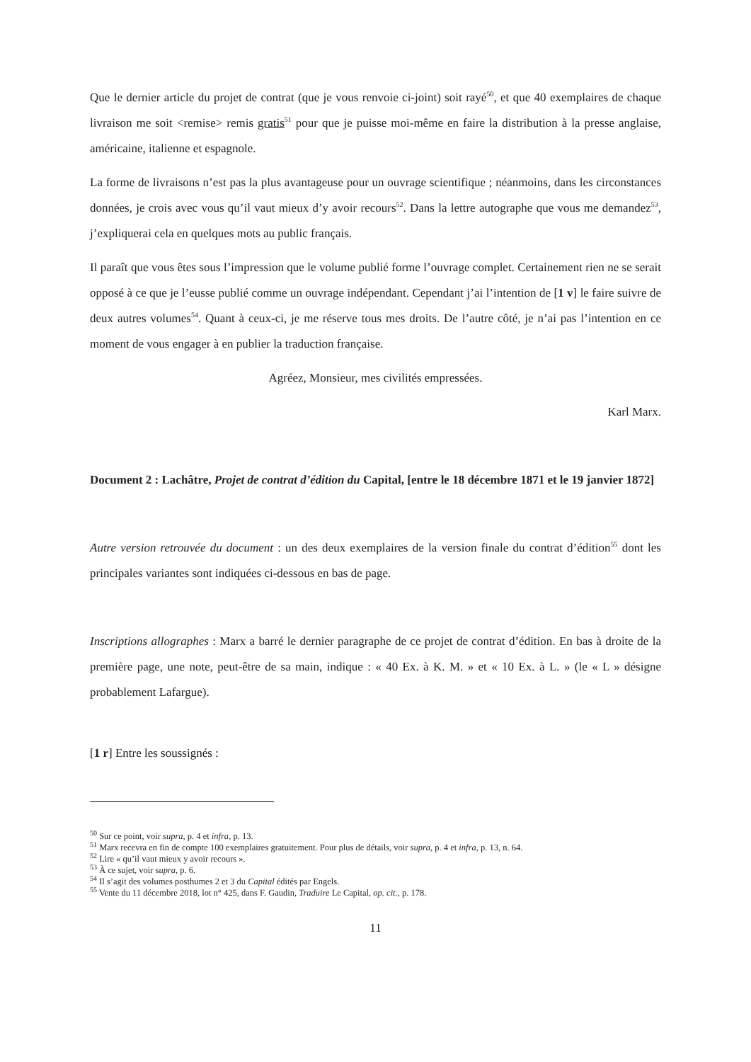Que le dernier article du projet de contrat (que je vous renvoie ci-joint) soit rayé<sup>50</sup>, et que 40 exemplaires de chaque livraison me soit <remise> remis gratis<sup>51</sup> pour que je puisse moi-même en faire la distribution à la presse anglaise, américaine, italienne et espagnole.
La forme de livraisons n’est pas la plus avantageuse pour un ouvrage scientifique ; néanmoins, dans les circonstances données, je crois avec vous qu’il vaut mieux d’y avoir recours<sup>52</sup>. Dans la lettre autographe que vous me demandez<sup>53</sup>, j’expliquerai cela en quelques mots au public français.
Il paraît que vous êtes sous l’impression que le volume publié forme l’ouvrage complet. Certainement rien ne se serait opposé à ce que je l’eusse publié comme un ouvrage indépendant. Cependant j’ai l’intention de [1 v] le faire suivre de deux autres volumes<sup>54</sup>. Quant à ceux-ci, je me réserve tous mes droits. De l’autre côté, je n’ai pas l’intention en ce moment de vous engager à en publier la traduction française.
Agréez, Monsieur, mes civilités empressées.
Karl Marx.
Document 2 : Lachâtre, Projet de contrat d’édition du Capital, [entre le 18 décembre 1871 et le 19 janvier 1872]
Autre version retrouvée du document : un des deux exemplaires de la version finale du contrat d’édition<sup>55</sup> dont les principales variantes sont indiquées ci-dessous en bas de page.
Inscriptions allographes : Marx a barré le dernier paragraphe de ce projet de contrat d’édition. En bas à droite de la première page, une note, peut-être de sa main, indique : « 40 Ex. à K. M. » et « 10 Ex. à L. » (le « L » désigne probablement Lafargue).
[1 r] Entre les soussignés :
<sup>50</sup> Sur ce point, voir supra, p. 4 et infra, p. 13.
<sup>51</sup> Marx recevra en fin de compte 100 exemplaires gratuitement. Pour plus de détails, voir supra, p. 4 et infra, p. 13, n. 64.
<sup>52</sup> Lire « qu’il vaut mieux y avoir recours ».
<sup>53</sup> À ce sujet, voir supra, p. 6.
<sup>54</sup> Il s’agit des volumes posthumes 2 et 3 du Capital édités par Engels.
<sup>55</sup> Vente du 11 décembre 2018, lot n° 425, dans F. Gaudin, Traduire Le Capital, op. cit., p. 178.
11